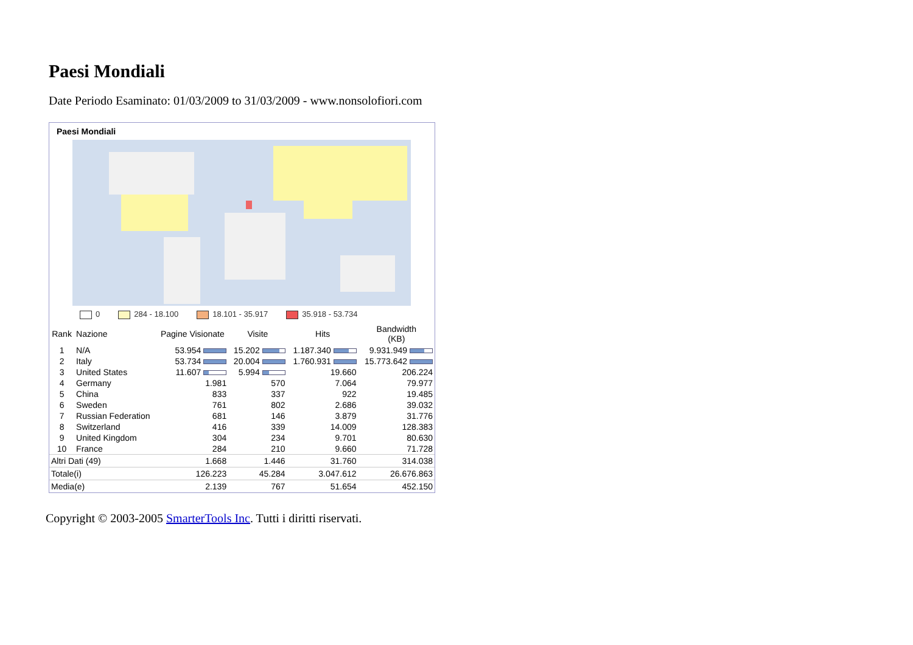Paesi Mondiali
Date Periodo Esaminato: 01/03/2009 to 31/03/2009 - www.nonsolofiori.com
Paesi Mondiali
0 284 - 18.100 18.101 - 35.917 35.918 - 53.734
| Rank | Nazione | Pagine Visionate | Visite | Hits | Bandwidth (KB) |
| --- | --- | --- | --- | --- | --- |
| 1 | N/A | 53.954 | 15.202 | 1.187.340 | 9.931.949 |
| 2 | Italy | 53.734 | 20.004 | 1.760.931 | 15.773.642 |
| 3 | United States | 11.607 | 5.994 | 19.660 | 206.224 |
| 4 | Germany | 1.981 | 570 | 7.064 | 79.977 |
| 5 | China | 833 | 337 | 922 | 19.485 |
| 6 | Sweden | 761 | 802 | 2.686 | 39.032 |
| 7 | Russian Federation | 681 | 146 | 3.879 | 31.776 |
| 8 | Switzerland | 416 | 339 | 14.009 | 128.383 |
| 9 | United Kingdom | 304 | 234 | 9.701 | 80.630 |
| 10 | France | 284 | 210 | 9.660 | 71.728 |
| Altri Dati (49) | | 1.668 | 1.446 | 31.760 | 314.038 |
| Totale(i) | | 126.223 | 45.284 | 3.047.612 | 26.676.863 |
| Media(e) | | 2.139 | 767 | 51.654 | 452.150 |
Copyright © 2003-2005 SmarterTools Inc. Tutti i diritti riservati.